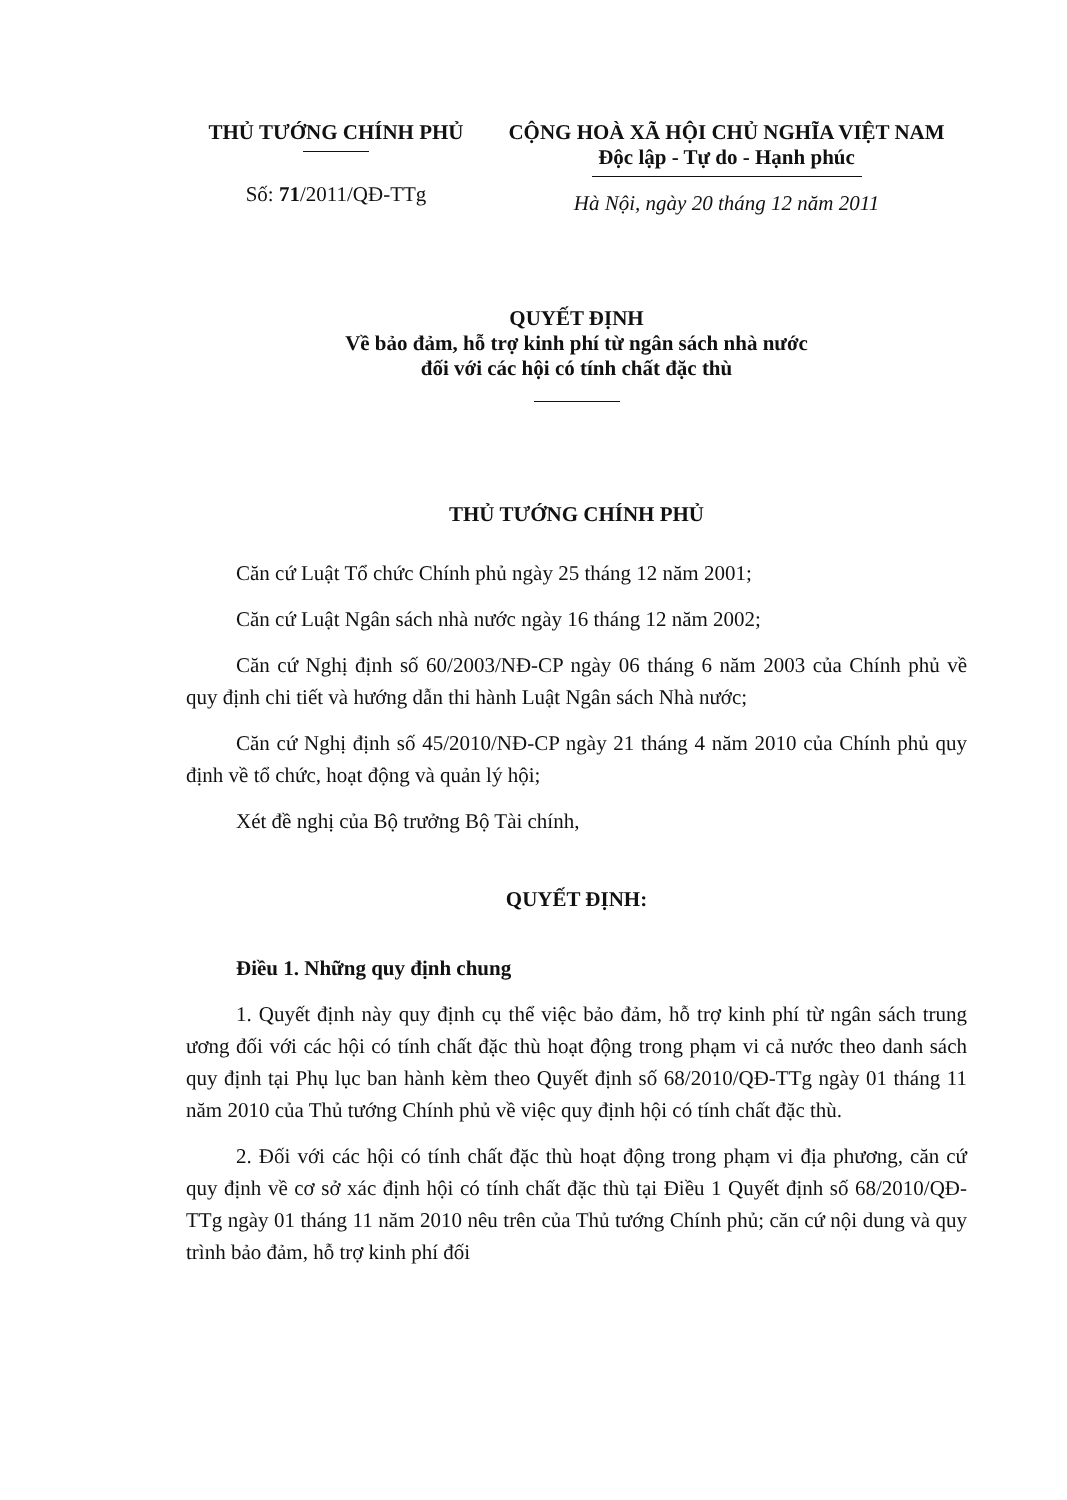THỦ TƯỚNG CHÍNH PHỦ
Số: 71/2011/QĐ-TTg
CỘNG HOÀ XÃ HỘI CHỦ NGHĨA VIỆT NAM
Độc lập - Tự do - Hạnh phúc
Hà Nội, ngày 20 tháng 12 năm 2011
QUYẾT ĐỊNH
Về bảo đảm, hỗ trợ kinh phí từ ngân sách nhà nước
đối với các hội có tính chất đặc thù
THỦ TƯỚNG CHÍNH PHỦ
Căn cứ Luật Tổ chức Chính phủ ngày 25 tháng 12 năm 2001;
Căn cứ Luật Ngân sách nhà nước ngày 16 tháng 12 năm 2002;
Căn cứ Nghị định số 60/2003/NĐ-CP ngày 06 tháng 6 năm 2003 của Chính phủ về quy định chi tiết và hướng dẫn thi hành Luật Ngân sách Nhà nước;
Căn cứ Nghị định số 45/2010/NĐ-CP ngày 21 tháng 4 năm 2010 của Chính phủ quy định về tổ chức, hoạt động và quản lý hội;
Xét đề nghị của Bộ trưởng Bộ Tài chính,
QUYẾT ĐỊNH:
Điều 1. Những quy định chung
1. Quyết định này quy định cụ thể việc bảo đảm, hỗ trợ kinh phí từ ngân sách trung ương đối với các hội có tính chất đặc thù hoạt động trong phạm vi cả nước theo danh sách quy định tại Phụ lục ban hành kèm theo Quyết định số 68/2010/QĐ-TTg ngày 01 tháng 11 năm 2010 của Thủ tướng Chính phủ về việc quy định hội có tính chất đặc thù.
2. Đối với các hội có tính chất đặc thù hoạt động trong phạm vi địa phương, căn cứ quy định về cơ sở xác định hội có tính chất đặc thù tại Điều 1 Quyết định số 68/2010/QĐ-TTg ngày 01 tháng 11 năm 2010 nêu trên của Thủ tướng Chính phủ; căn cứ nội dung và quy trình bảo đảm, hỗ trợ kinh phí đối